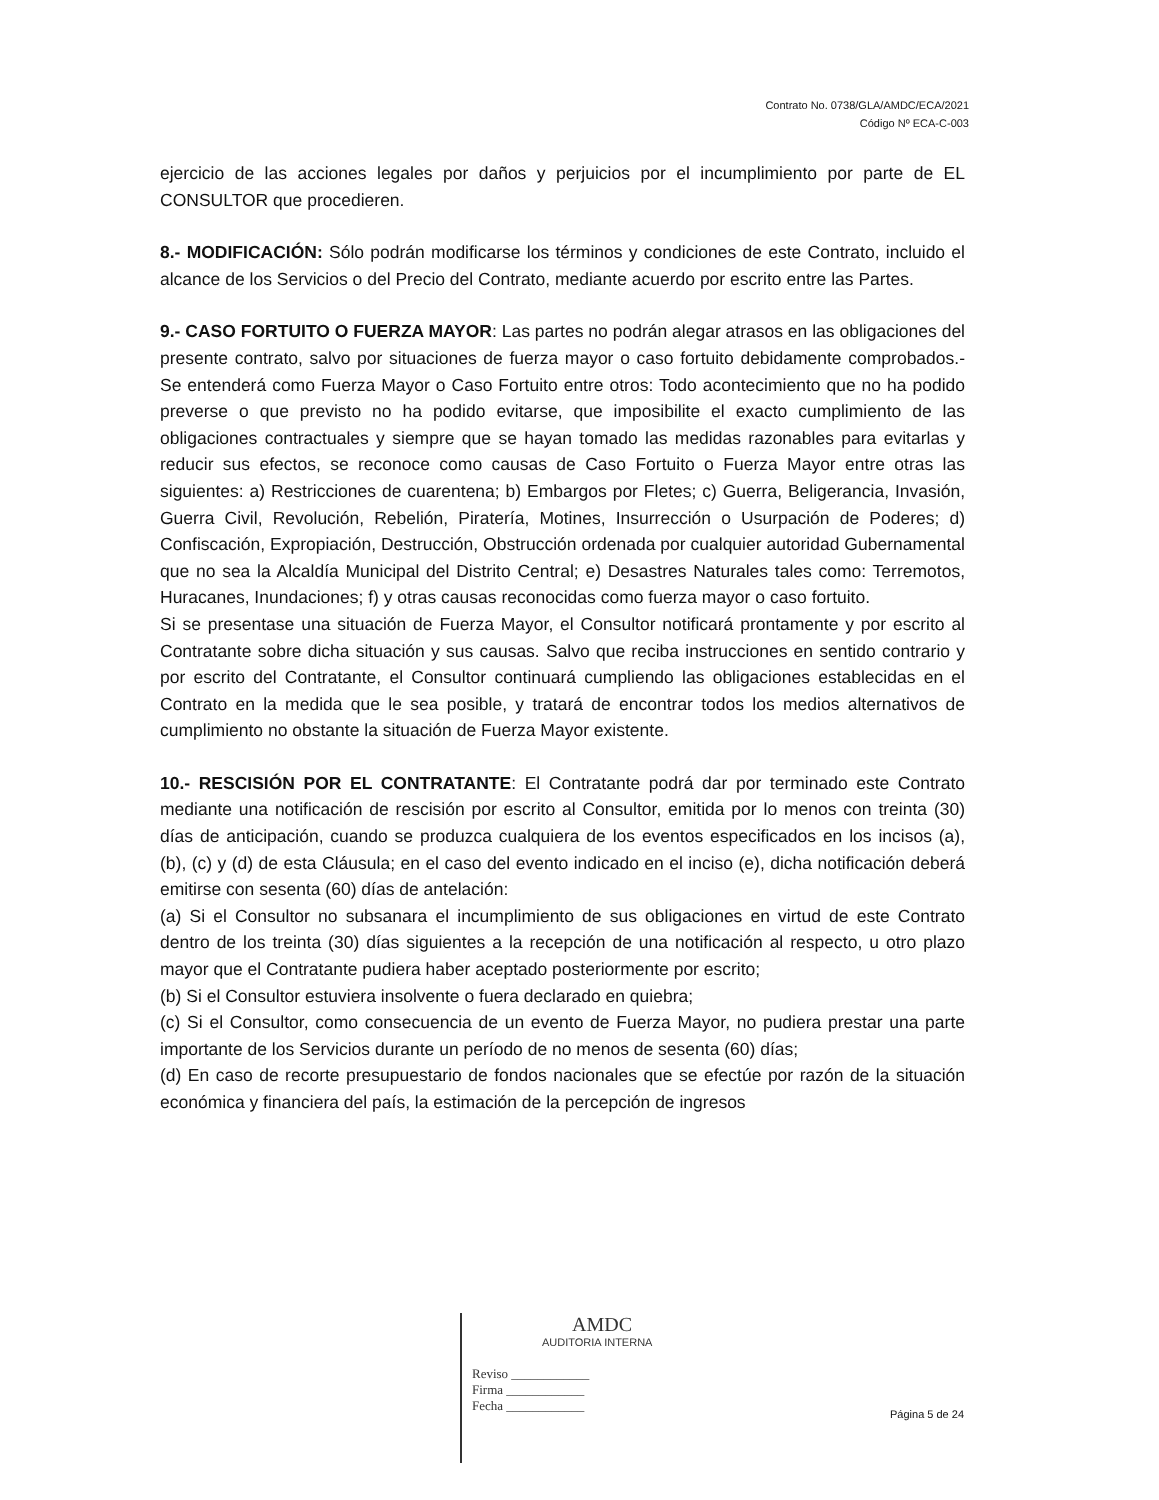Contrato No. 0738/GLA/AMDC/ECA/2021
Código Nº ECA-C-003
ejercicio de las acciones legales por daños y perjuicios por el incumplimiento por parte de EL CONSULTOR que procedieren.
8.- MODIFICACIÓN: Sólo podrán modificarse los términos y condiciones de este Contrato, incluido el alcance de los Servicios o del Precio del Contrato, mediante acuerdo por escrito entre las Partes.
9.- CASO FORTUITO O FUERZA MAYOR: Las partes no podrán alegar atrasos en las obligaciones del presente contrato, salvo por situaciones de fuerza mayor o caso fortuito debidamente comprobados.- Se entenderá como Fuerza Mayor o Caso Fortuito entre otros: Todo acontecimiento que no ha podido preverse o que previsto no ha podido evitarse, que imposibilite el exacto cumplimiento de las obligaciones contractuales y siempre que se hayan tomado las medidas razonables para evitarlas y reducir sus efectos, se reconoce como causas de Caso Fortuito o Fuerza Mayor entre otras las siguientes: a) Restricciones de cuarentena; b) Embargos por Fletes; c) Guerra, Beligerancia, Invasión, Guerra Civil, Revolución, Rebelión, Piratería, Motines, Insurrección o Usurpación de Poderes; d) Confiscación, Expropiación, Destrucción, Obstrucción ordenada por cualquier autoridad Gubernamental que no sea la Alcaldía Municipal del Distrito Central; e) Desastres Naturales tales como: Terremotos, Huracanes, Inundaciones; f) y otras causas reconocidas como fuerza mayor o caso fortuito.
Si se presentase una situación de Fuerza Mayor, el Consultor notificará prontamente y por escrito al Contratante sobre dicha situación y sus causas. Salvo que reciba instrucciones en sentido contrario y por escrito del Contratante, el Consultor continuará cumpliendo las obligaciones establecidas en el Contrato en la medida que le sea posible, y tratará de encontrar todos los medios alternativos de cumplimiento no obstante la situación de Fuerza Mayor existente.
10.- RESCISIÓN POR EL CONTRATANTE: El Contratante podrá dar por terminado este Contrato mediante una notificación de rescisión por escrito al Consultor, emitida por lo menos con treinta (30) días de anticipación, cuando se produzca cualquiera de los eventos especificados en los incisos (a), (b), (c) y (d) de esta Cláusula; en el caso del evento indicado en el inciso (e), dicha notificación deberá emitirse con sesenta (60) días de antelación:
(a) Si el Consultor no subsanara el incumplimiento de sus obligaciones en virtud de este Contrato dentro de los treinta (30) días siguientes a la recepción de una notificación al respecto, u otro plazo mayor que el Contratante pudiera haber aceptado posteriormente por escrito;
(b) Si el Consultor estuviera insolvente o fuera declarado en quiebra;
(c) Si el Consultor, como consecuencia de un evento de Fuerza Mayor, no pudiera prestar una parte importante de los Servicios durante un período de no menos de sesenta (60) días;
(d) En caso de recorte presupuestario de fondos nacionales que se efectúe por razón de la situación económica y financiera del país, la estimación de la percepción de ingresos
AMDC
AUDITORIA INTERNA
Reviso ____________
Firma ____________
Fecha ____________
Página 5 de 24